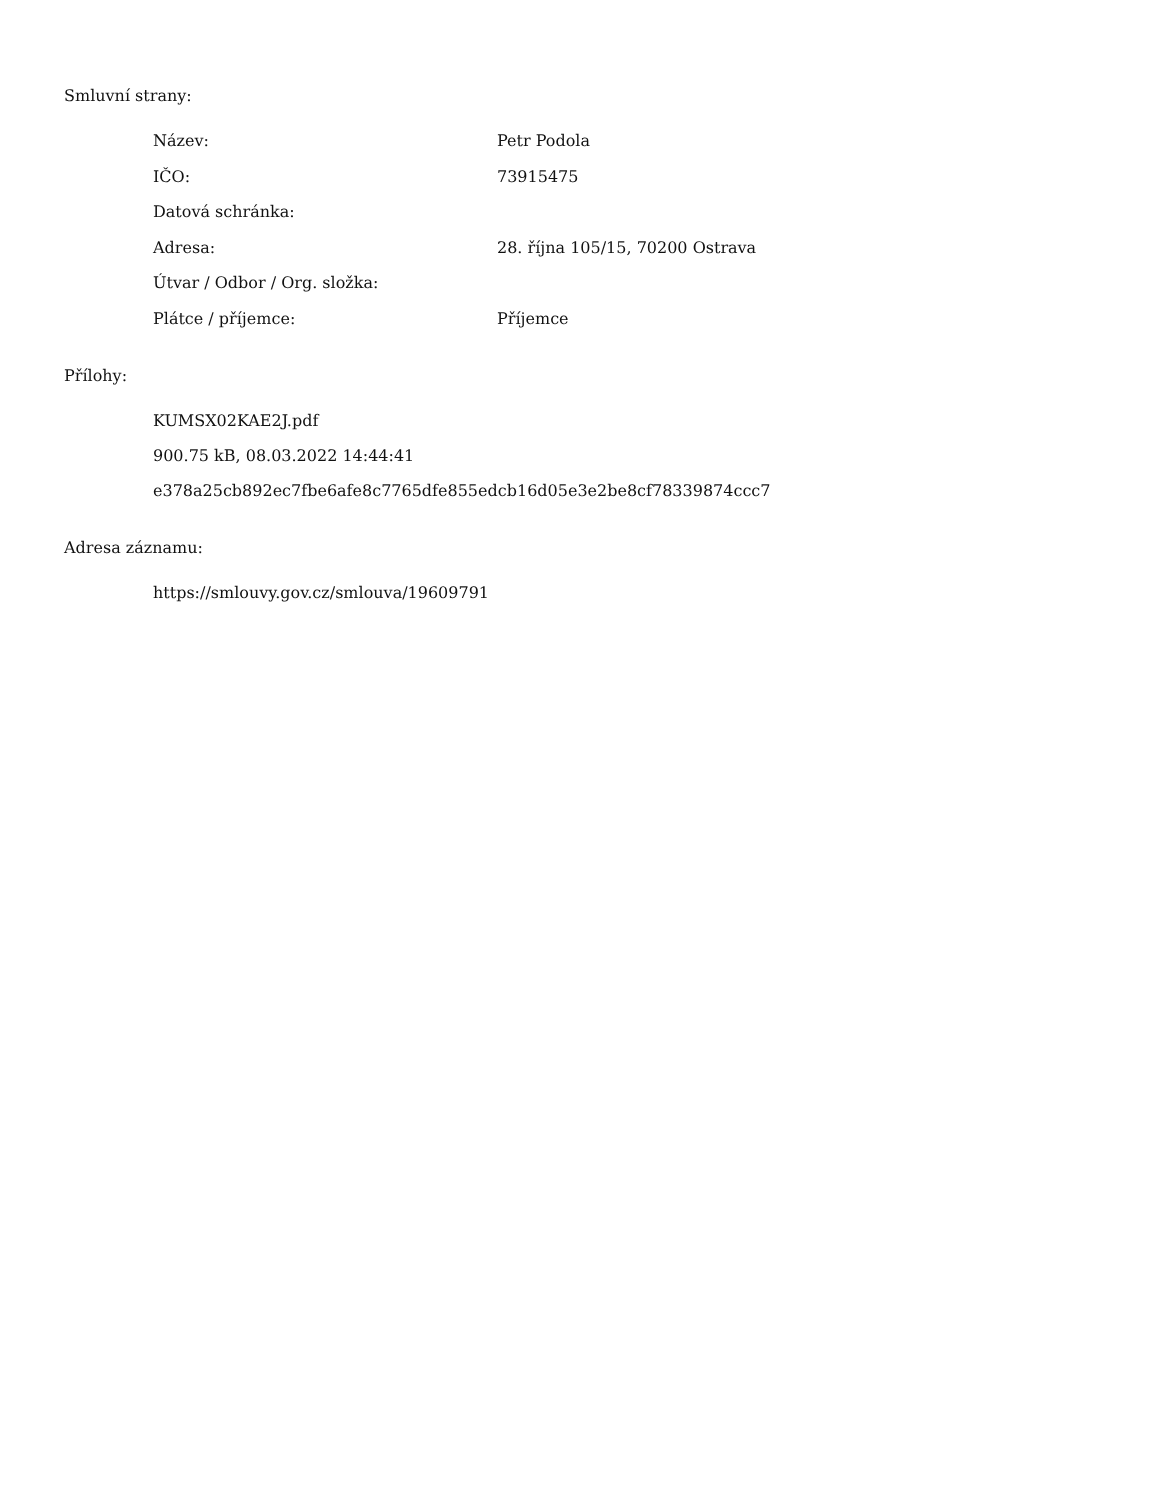Smluvní strany:
| Název: | Petr Podola |
| IČO: | 73915475 |
| Datová schránka: | |
| Adresa: | 28. října 105/15, 70200 Ostrava |
| Útvar / Odbor / Org. složka: | |
| Plátce / příjemce: | Příjemce |
Přílohy:
KUMSX02KAE2J.pdf
900.75 kB, 08.03.2022 14:44:41
e378a25cb892ec7fbe6afe8c7765dfe855edcb16d05e3e2be8cf78339874ccc7
Adresa záznamu:
https://smlouvy.gov.cz/smlouva/19609791